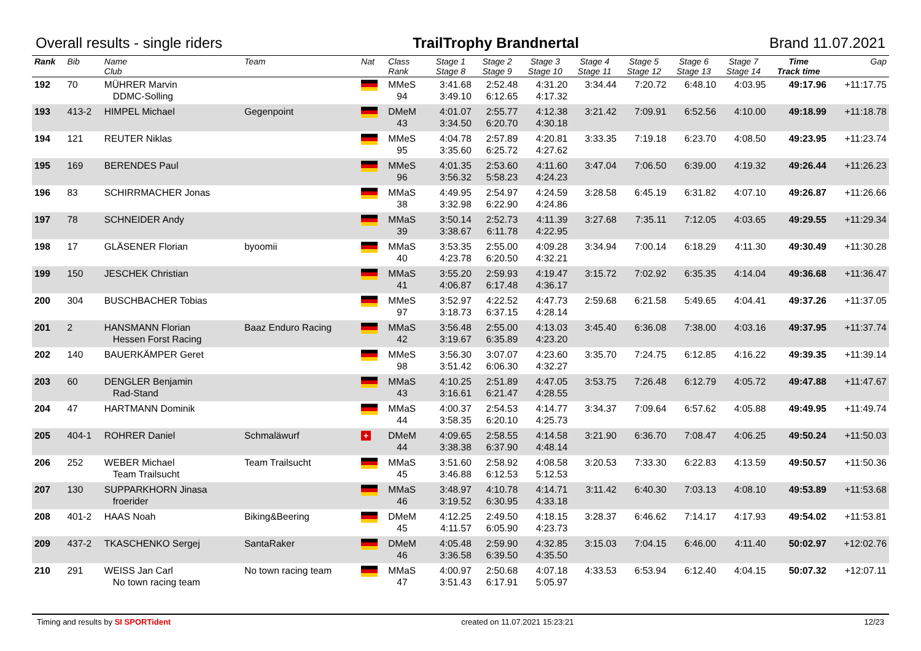Overall results - single riders TrailTrophy Brandnertal Brand 11.07.2021
| Rank | Bib | Name Club | Team | Nat | Class Rank | Stage 1 Stage 8 | Stage 2 Stage 9 | Stage 3 Stage 10 | Stage 4 Stage 11 | Stage 5 Stage 12 | Stage 6 Stage 13 | Stage 7 Stage 14 | Time Track time | Gap |
| --- | --- | --- | --- | --- | --- | --- | --- | --- | --- | --- | --- | --- | --- | --- |
| 192 | 70 | MÜHRER Marvin DDMC-Solling | | | MMeS 94 | 3:41.68 3:49.10 | 2:52.48 6:12.65 | 4:31.20 4:17.32 | 3:34.44 | 7:20.72 | 6:48.10 | 4:03.95 | 49:17.96 | +11:17.75 |
| 193 | 413-2 | HIMPEL Michael | Gegenpoint | | DMeM 43 | 4:01.07 3:34.50 | 2:55.77 6:20.70 | 4:12.38 4:30.18 | 3:21.42 | 7:09.91 | 6:52.56 | 4:10.00 | 49:18.99 | +11:18.78 |
| 194 | 121 | REUTER Niklas | | | MMeS 95 | 4:04.78 3:35.60 | 2:57.89 6:25.72 | 4:20.81 4:27.62 | 3:33.35 | 7:19.18 | 6:23.70 | 4:08.50 | 49:23.95 | +11:23.74 |
| 195 | 169 | BERENDES Paul | | | MMeS 96 | 4:01.35 3:56.32 | 2:53.60 5:58.23 | 4:11.60 4:24.23 | 3:47.04 | 7:06.50 | 6:39.00 | 4:19.32 | 49:26.44 | +11:26.23 |
| 196 | 83 | SCHIRRMACHER Jonas | | | MMaS 38 | 4:49.95 3:32.98 | 2:54.97 6:22.90 | 4:24.59 4:24.86 | 3:28.58 | 6:45.19 | 6:31.82 | 4:07.10 | 49:26.87 | +11:26.66 |
| 197 | 78 | SCHNEIDER Andy | | | MMaS 39 | 3:50.14 3:38.67 | 2:52.73 6:11.78 | 4:11.39 4:22.95 | 3:27.68 | 7:35.11 | 7:12.05 | 4:03.65 | 49:29.55 | +11:29.34 |
| 198 | 17 | GLÄSENER Florian | byoomii | | MMaS 40 | 3:53.35 4:23.78 | 2:55.00 6:20.50 | 4:09.28 4:32.21 | 3:34.94 | 7:00.14 | 6:18.29 | 4:11.30 | 49:30.49 | +11:30.28 |
| 199 | 150 | JESCHEK Christian | | | MMaS 41 | 3:55.20 4:06.87 | 2:59.93 6:17.48 | 4:19.47 4:36.17 | 3:15.72 | 7:02.92 | 6:35.35 | 4:14.04 | 49:36.68 | +11:36.47 |
| 200 | 304 | BUSCHBACHER Tobias | | | MMeS 97 | 3:52.97 3:18.73 | 4:22.52 6:37.15 | 4:47.73 4:28.14 | 2:59.68 | 6:21.58 | 5:49.65 | 4:04.41 | 49:37.26 | +11:37.05 |
| 201 | 2 | HANSMANN Florian Hessen Forst Racing | Baaz Enduro Racing | | MMaS 42 | 3:56.48 3:19.67 | 2:55.00 6:35.89 | 4:13.03 4:23.20 | 3:45.40 | 6:36.08 | 7:38.00 | 4:03.16 | 49:37.95 | +11:37.74 |
| 202 | 140 | BAUERKÄMPER Geret | | | MMeS 98 | 3:56.30 3:51.42 | 3:07.07 6:06.30 | 4:23.60 4:32.27 | 3:35.70 | 7:24.75 | 6:12.85 | 4:16.22 | 49:39.35 | +11:39.14 |
| 203 | 60 | DENGLER Benjamin Rad-Stand | | | MMaS 43 | 4:10.25 3:16.61 | 2:51.89 6:21.47 | 4:47.05 4:28.55 | 3:53.75 | 7:26.48 | 6:12.79 | 4:05.72 | 49:47.88 | +11:47.67 |
| 204 | 47 | HARTMANN Dominik | | | MMaS 44 | 4:00.37 3:58.35 | 2:54.53 6:20.10 | 4:14.77 4:25.73 | 3:34.37 | 7:09.64 | 6:57.62 | 4:05.88 | 49:49.95 | +11:49.74 |
| 205 | 404-1 | ROHRER Daniel | Schmaläwurf | + | DMeM 44 | 4:09.65 3:38.38 | 2:58.55 6:37.90 | 4:14.58 4:48.14 | 3:21.90 | 6:36.70 | 7:08.47 | 4:06.25 | 49:50.24 | +11:50.03 |
| 206 | 252 | WEBER Michael Team Trailsucht | Team Trailsucht | | MMaS 45 | 3:51.60 3:46.88 | 2:58.92 6:12.53 | 4:08.58 5:12.53 | 3:20.53 | 7:33.30 | 6:22.83 | 4:13.59 | 49:50.57 | +11:50.36 |
| 207 | 130 | SUPPARKHORN Jinasa froerider | | | MMaS 46 | 3:48.97 3:19.52 | 4:10.78 6:30.95 | 4:14.71 4:33.18 | 3:11.42 | 6:40.30 | 7:03.13 | 4:08.10 | 49:53.89 | +11:53.68 |
| 208 | 401-2 | HAAS Noah | Biking&Beering | | DMeM 45 | 4:12.25 4:11.57 | 2:49.50 6:05.90 | 4:18.15 4:23.73 | 3:28.37 | 6:46.62 | 7:14.17 | 4:17.93 | 49:54.02 | +11:53.81 |
| 209 | 437-2 | TKASCHENKO Sergej | SantaRaker | | DMeM 46 | 4:05.48 3:36.58 | 2:59.90 6:39.50 | 4:32.85 4:35.50 | 3:15.03 | 7:04.15 | 6:46.00 | 4:11.40 | 50:02.97 | +12:02.76 |
| 210 | 291 | WEISS Jan Carl No town racing team | No town racing team | | MMaS 47 | 4:00.97 3:51.43 | 2:50.68 6:17.91 | 4:07.18 5:05.97 | 4:33.53 | 6:53.94 | 6:12.40 | 4:04.15 | 50:07.32 | +12:07.11 |
Timing and results by SI SPORTident created on 11.07.2021 15:23:21 12/23